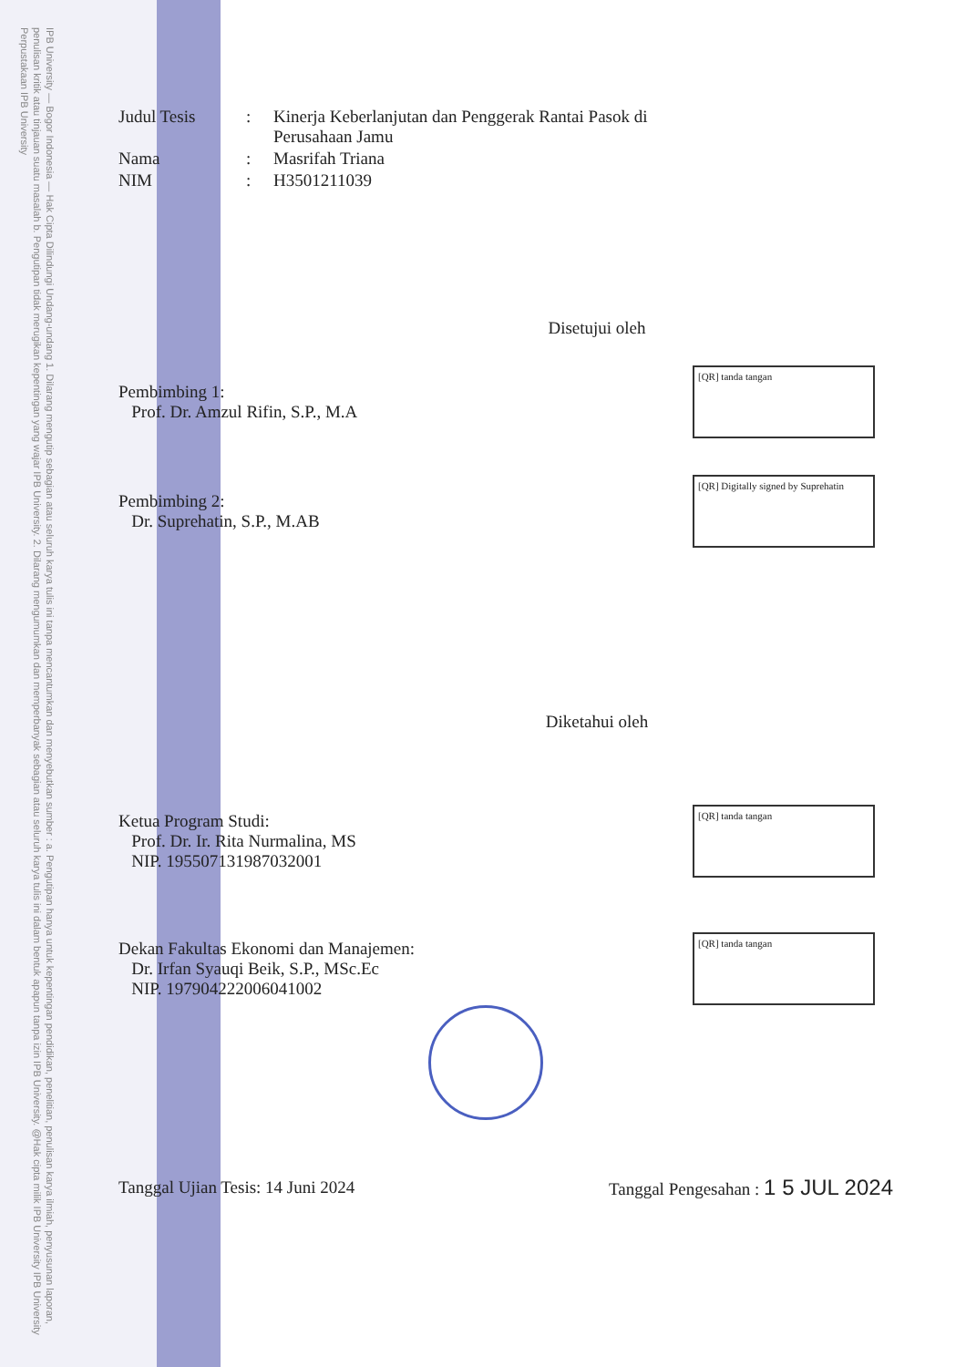IPB University — Bogor Indonesia — Hak Cipta Dilindungi Undang-undang 1. Dilarang mengutip sebagian atau seluruh karya tulis ini tanpa mencantumkan dan menyebutkan sumber : a. Pengutipan hanya untuk kepentingan pendidikan, penelitian, penulisan karya ilmiah, penyusunan laporan, penulisan kritik atau tinjauan suatu masalah b. Pengutipan tidak merugikan kepentingan yang wajar IPB University. 2. Dilarang mengumumkan dan memperbanyak sebagian atau seluruh karya tulis ini dalam bentuk apapun tanpa izin IPB University. @Hak cipta milik IPB University IPB University Perpustakaan IPB University
Judul Tesis : Kinerja Keberlanjutan dan Penggerak Rantai Pasok di
Perusahaan Jamu
Nama : Masrifah Triana
NIM : H3501211039
Disetujui oleh
Pembimbing 1:
Prof. Dr. Amzul Rifin, S.P., M.A
[QR] tanda tangan
Pembimbing 2:
Dr. Suprehatin, S.P., M.AB
[QR] Digitally signed by Suprehatin
Diketahui oleh
Ketua Program Studi:
Prof. Dr. Ir. Rita Nurmalina, MS
NIP. 195507131987032001
[QR] tanda tangan
Dekan Fakultas Ekonomi dan Manajemen:
Dr. Irfan Syauqi Beik, S.P., MSc.Ec
NIP. 197904222006041002
[QR] tanda tangan
Tanggal Ujian Tesis: 14 Juni 2024
Tanggal Pengesahan : 1 5 JUL 2024